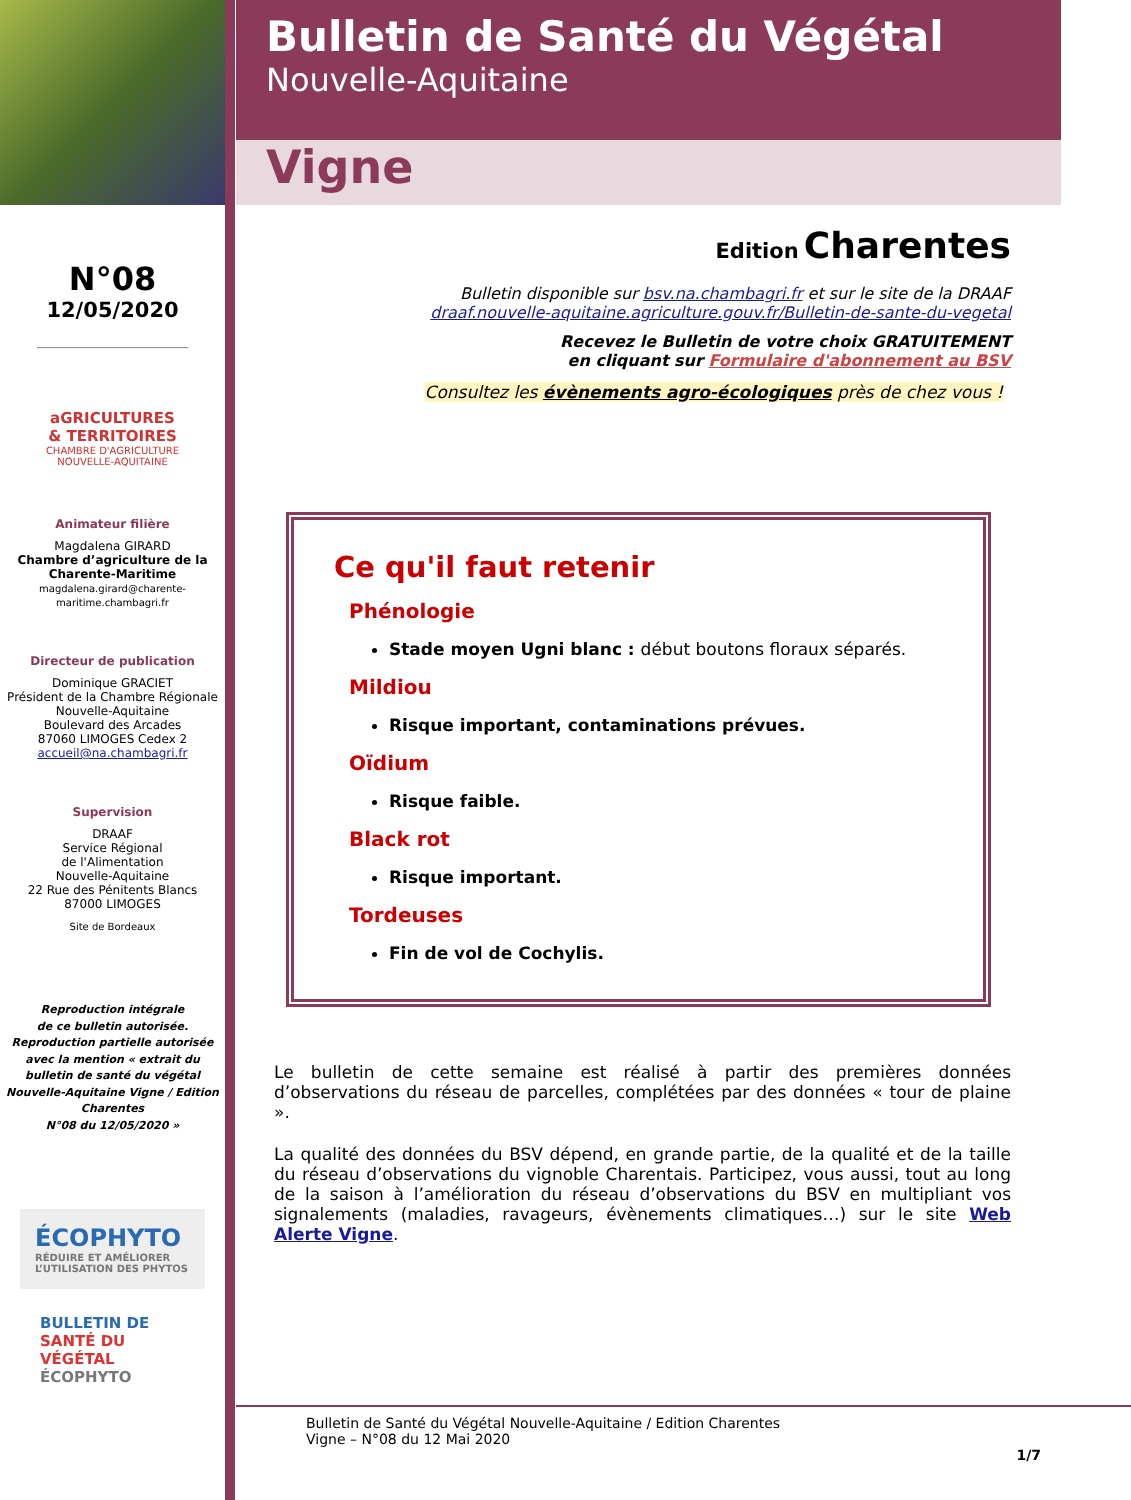N°08
12/05/2020
aGRICULTURES
& TERRITOIRES
CHAMBRE D'AGRICULTURE
NOUVELLE-AQUITAINE
Animateur filière
Magdalena GIRARD
Chambre d’agriculture de la Charente-Maritime
magdalena.girard@charente-maritime.chambagri.fr
Directeur de publication
Dominique GRACIET
Président de la Chambre Régionale Nouvelle-Aquitaine
Boulevard des Arcades
87060 LIMOGES Cedex 2
accueil@na.chambagri.fr
Supervision
DRAAF
Service Régional
de l'Alimentation
Nouvelle-Aquitaine
22 Rue des Pénitents Blancs
87000 LIMOGES
Site de Bordeaux
Reproduction intégrale
de ce bulletin autorisée.
Reproduction partielle autorisée avec la mention « extrait du bulletin de santé du végétal Nouvelle-Aquitaine Vigne / Edition Charentes
N°08 du 12/05/2020 »
ÉCOPHYTO
RÉDUIRE ET AMÉLIORER L’UTILISATION DES PHYTOS
BULLETIN DE
SANTÉ DU VÉGÉTAL
ÉCOPHYTO
Bulletin de Santé du Végétal
Nouvelle-Aquitaine
Vigne
Edition Charentes
Bulletin disponible sur bsv.na.chambagri.fr et sur le site de la DRAAF
draaf.nouvelle-aquitaine.agriculture.gouv.fr/Bulletin-de-sante-du-vegetal
Recevez le Bulletin de votre choix GRATUITEMENT
en cliquant sur Formulaire d'abonnement au BSV
Consultez les évènements agro-écologiques près de chez vous !
Ce qu'il faut retenir
Phénologie
Stade moyen Ugni blanc : début boutons floraux séparés.
Mildiou
Risque important, contaminations prévues.
Oïdium
Risque faible.
Black rot
Risque important.
Tordeuses
Fin de vol de Cochylis.
Le bulletin de cette semaine est réalisé à partir des premières données d’observations du réseau de parcelles, complétées par des données « tour de plaine ».
La qualité des données du BSV dépend, en grande partie, de la qualité et de la taille du réseau d’observations du vignoble Charentais. Participez, vous aussi, tout au long de la saison à l’amélioration du réseau d’observations du BSV en multipliant vos signalements (maladies, ravageurs, évènements climatiques…) sur le site Web Alerte Vigne.
Bulletin de Santé du Végétal Nouvelle-Aquitaine / Edition Charentes
Vigne – N°08 du 12 Mai 2020
1/7